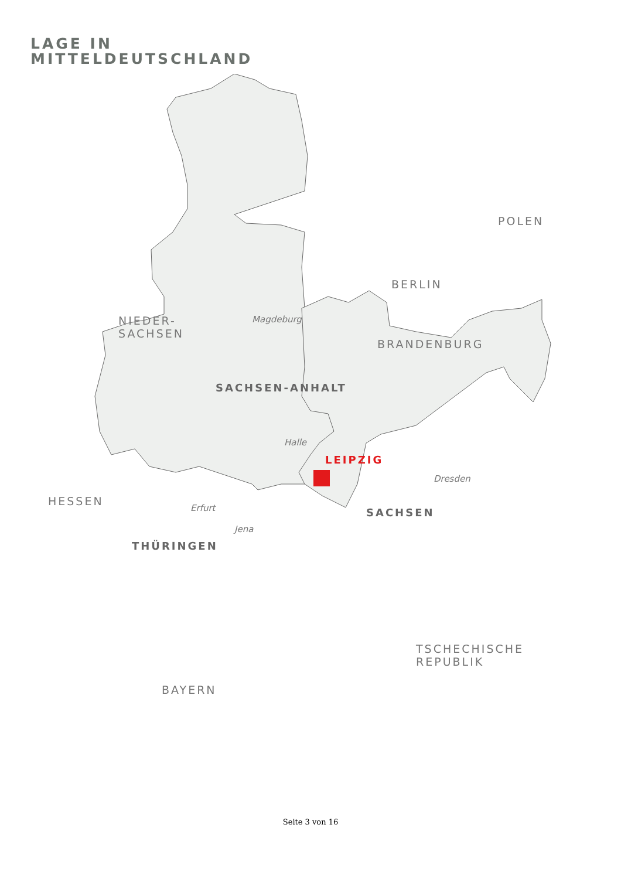LAGE IN
MITTELDEUTSCHLAND
POLEN
BERLIN
NIEDER-
SACHSEN
Magdeburg
BRANDENBURG
SACHSEN-ANHALT
Halle
LEIPZIG
Dresden
HESSEN
Erfurt SACHSEN
Jena
THÜRINGEN
TSCHECHISCHE
REPUBLIK
BAYERN
Seite 3 von 16